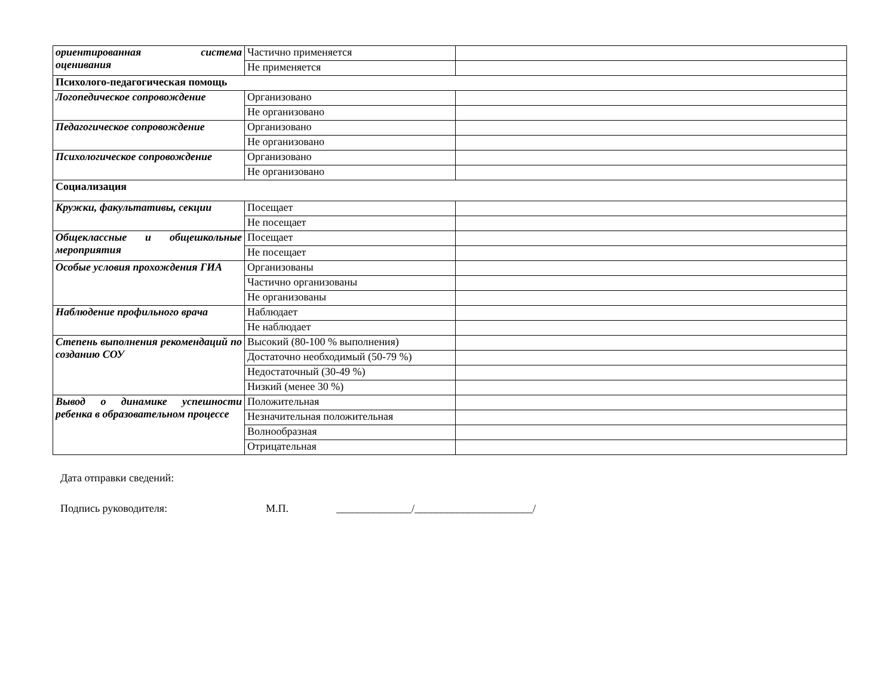| ориентированная система оценивания | Частично применяется | |
| | Не применяется | |
| Психолого-педагогическая помощь | | |
| Логопедическое сопровождение | Организовано | |
| | Не организовано | |
| Педагогическое сопровождение | Организовано | |
| | Не организовано | |
| Психологическое сопровождение | Организовано | |
| | Не организовано | |
| Социализация | | |
| Кружки, факультативы, секции | Посещает | |
| | Не посещает | |
| Общеклассные и общешкольные мероприятия | Посещает | |
| | Не посещает | |
| Особые условия прохождения ГИА | Организованы | |
| | Частично организованы | |
| | Не организованы | |
| Наблюдение профильного врача | Наблюдает | |
| | Не наблюдает | |
| Степень выполнения рекомендаций по созданию СОУ | Высокий (80-100 % выполнения) | |
| | Достаточно необходимый (50-79 %) | |
| | Недостаточный (30-49 %) | |
| | Низкий (менее 30 %) | |
| Вывод о динамике успешности ребенка в образовательном процессе | Положительная | |
| | Незначительная положительная | |
| | Волнообразная | |
| | Отрицательная | |
Дата отправки сведений:
Подпись руководителя: М.П. ______________/______________________/